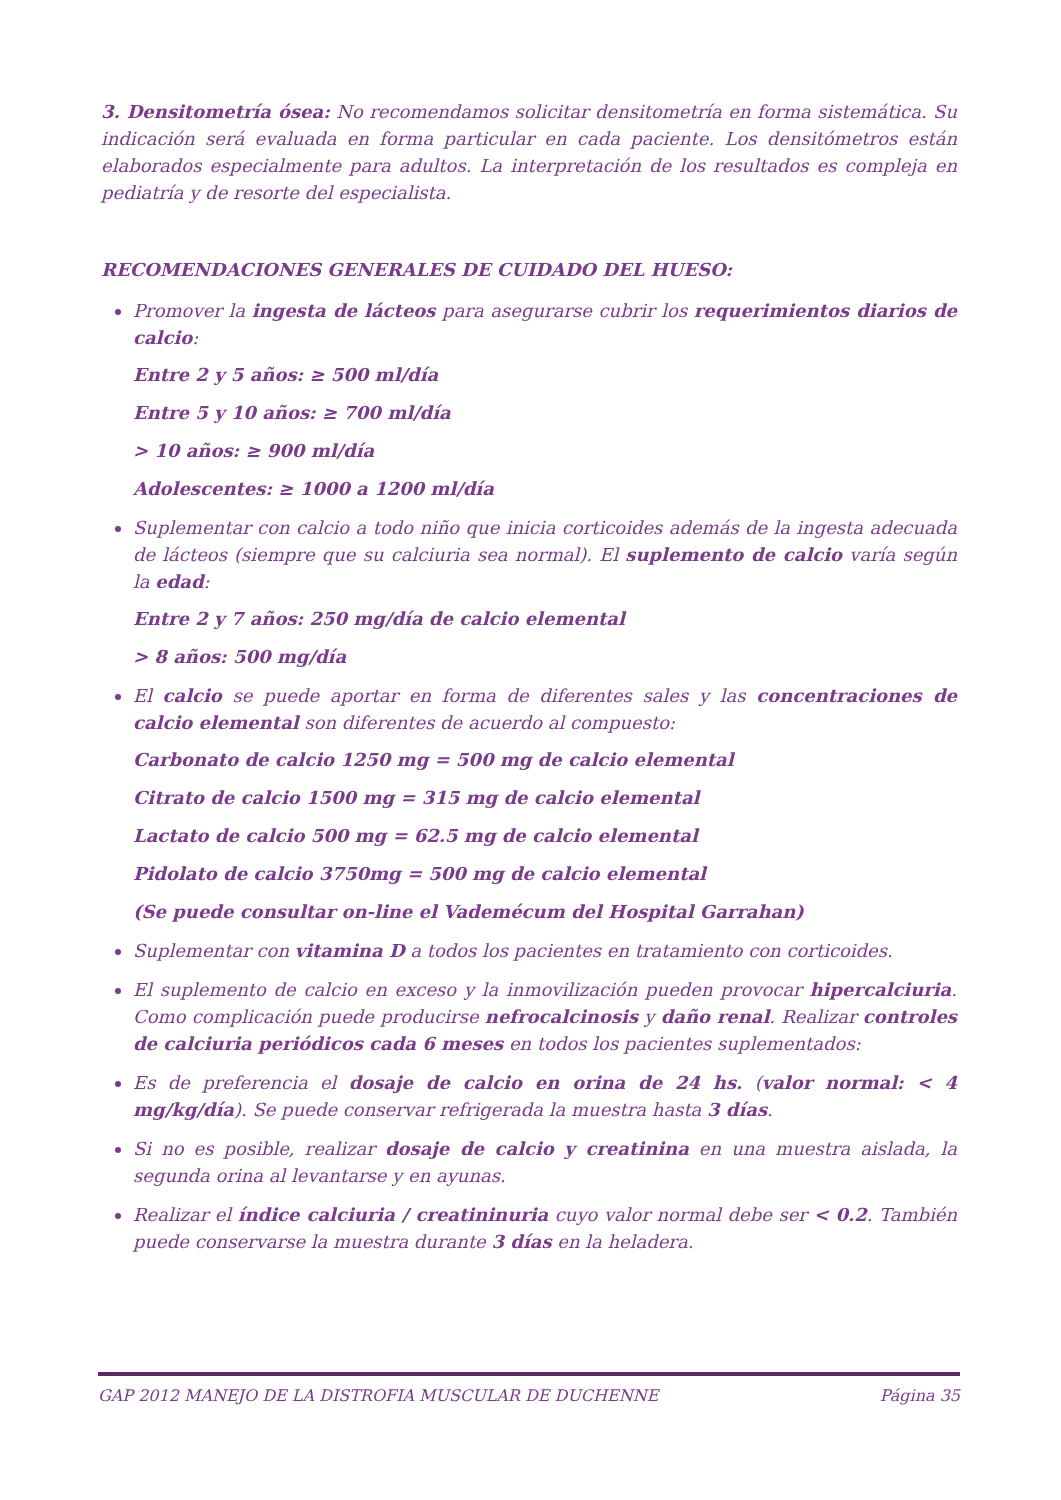3. Densitometría ósea: No recomendamos solicitar densitometría en forma sistemática. Su indicación será evaluada en forma particular en cada paciente. Los densitómetros están elaborados especialmente para adultos. La interpretación de los resultados es compleja en pediatría y de resorte del especialista.
RECOMENDACIONES GENERALES DE CUIDADO DEL HUESO:
Promover la ingesta de lácteos para asegurarse cubrir los requerimientos diarios de calcio:
Entre 2 y 5 años: ≥ 500 ml/día
Entre 5 y 10 años: ≥ 700 ml/día
> 10 años: ≥ 900 ml/día
Adolescentes: ≥ 1000 a 1200 ml/día
Suplementar con calcio a todo niño que inicia corticoides además de la ingesta adecuada de lácteos (siempre que su calciuria sea normal). El suplemento de calcio varía según la edad:
Entre 2 y 7 años: 250 mg/día de calcio elemental
> 8 años: 500 mg/día
El calcio se puede aportar en forma de diferentes sales y las concentraciones de calcio elemental son diferentes de acuerdo al compuesto:
Carbonato de calcio 1250 mg = 500 mg de calcio elemental
Citrato de calcio 1500 mg = 315 mg de calcio elemental
Lactato de calcio 500 mg = 62.5 mg de calcio elemental
Pidolato de calcio 3750mg = 500 mg de calcio elemental
(Se puede consultar on-line el Vademécum del Hospital Garrahan)
Suplementar con vitamina D a todos los pacientes en tratamiento con corticoides.
El suplemento de calcio en exceso y la inmovilización pueden provocar hipercalciuria. Como complicación puede producirse nefrocalcinosis y daño renal. Realizar controles de calciuria periódicos cada 6 meses en todos los pacientes suplementados:
Es de preferencia el dosaje de calcio en orina de 24 hs. (valor normal: < 4 mg/kg/día). Se puede conservar refrigerada la muestra hasta 3 días.
Si no es posible, realizar dosaje de calcio y creatinina en una muestra aislada, la segunda orina al levantarse y en ayunas.
Realizar el índice calciuria / creatininuria cuyo valor normal debe ser < 0.2. También puede conservarse la muestra durante 3 días en la heladera.
GAP 2012 MANEJO DE LA DISTROFIA MUSCULAR DE DUCHENNE Página 35